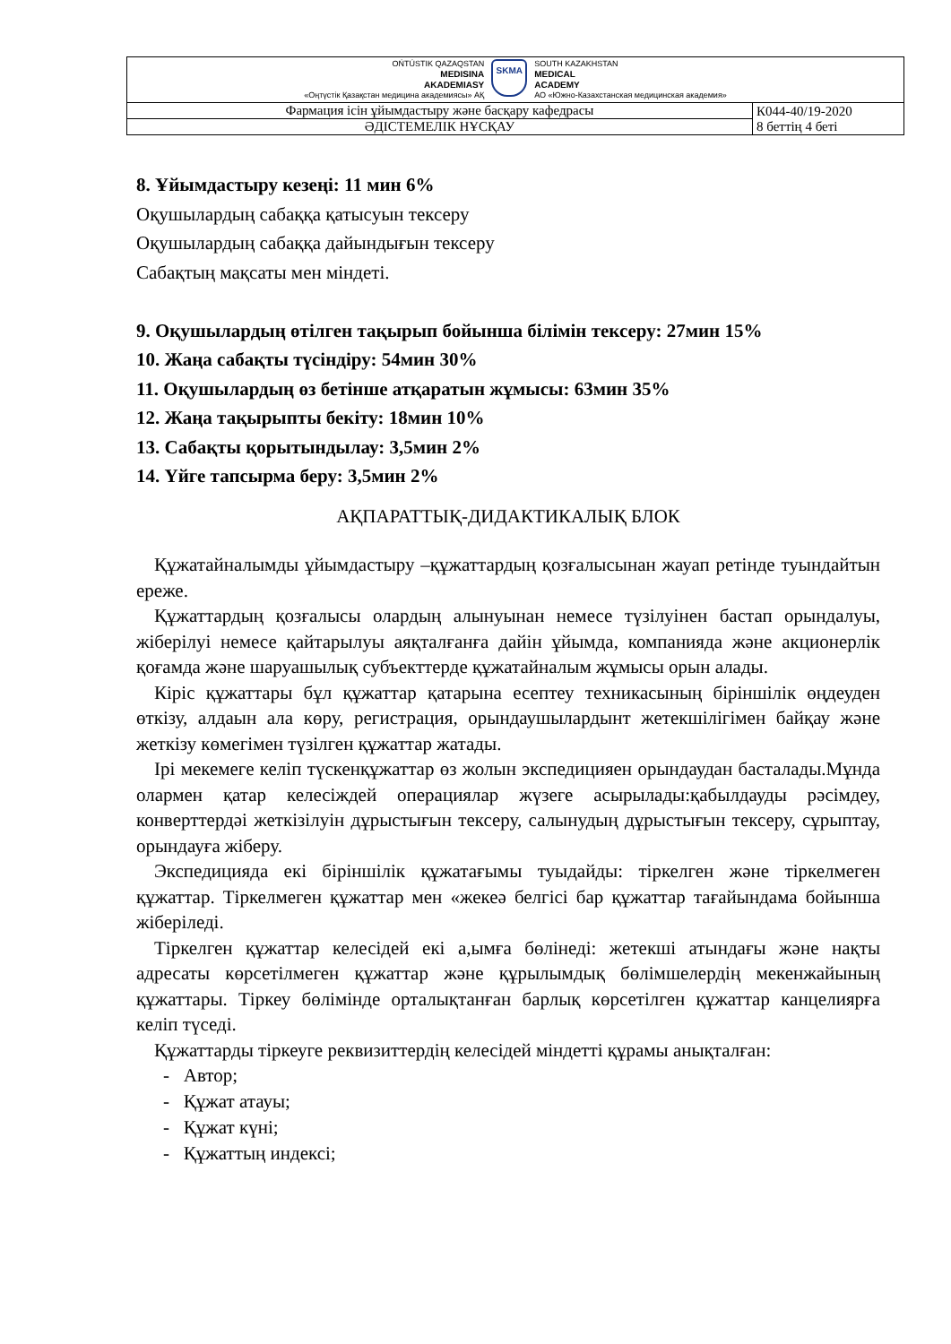| OŃTÚSTIK QAZAQSTAN MEDISINA AKADEMIASY «Оңтүстік Қазақстан медицина академиясы» АҚ SKMA SOUTH KAZAKHSTAN MEDICAL ACADEMY АО «Южно-Казахстанская медицинская академия» | |
| Фармация ісін ұйымдастыру және басқару кафедрасы | К044-40/19-2020 8 беттің 4 беті |
| ӘДІСТЕМЕЛІК НҰСҚАУ | |
8. Ұйымдастыру кезеңі: 11 мин 6%
Оқушылардың сабаққа қатысуын тексеру
Оқушылардың сабаққа дайындығын тексеру
Сабақтың мақсаты мен міндеті.
9. Оқушылардың өтілген тақырып бойынша білімін тексеру: 27мин 15%
10. Жаңа сабақты түсіндіру: 54мин 30%
11. Оқушылардың өз бетінше атқаратын жұмысы: 63мин 35%
12. Жаңа тақырыпты бекіту: 18мин 10%
13. Сабақты қорытындылау: 3,5мин 2%
14. Үйге тапсырма беру: 3,5мин 2%
АҚПАРАТТЫҚ-ДИДАКТИКАЛЫҚ БЛОК
Құжатайналымды ұйымдастыру –құжаттардың қозғалысынан жауап ретінде туындайтын ереже.
Құжаттардың қозғалысы олардың алынуынан немесе түзілуінен бастап орындалуы, жіберілуі немесе қайтарылуы аяқталғанға дайін ұйымда, компанияда және акционерлік қоғамда және шаруашылық субъекттерде құжатайналым жұмысы орын алады.
Кіріс құжаттары бұл құжаттар қатарына есептеу техникасының біріншілік өңдеуден өткізу, алдаын ала көру, регистрация, орындаушылардынт жетекшілігімен байқау және жеткізу көмегімен түзілген құжаттар жатады.
Ірі мекемеге келіп түскенқұжаттар өз жолын экспедицияен орындаудан басталады.Мұнда олармен қатар келесіждей операциялар жүзеге асырылады:қабылдауды рәсімдеу, конверттердәі жеткізілуін дұрыстығын тексеру, салынудың дұрыстығын тексеру, сұрыптау, орындауға жіберу.
Экспедицияда екі біріншілік құжатағымы туыдайды: тіркелген және тіркелмеген құжаттар. Тіркелмеген құжаттар мен «жекеә белгісі бар құжаттар тағайындама бойынша жіберіледі.
Тіркелген құжаттар келесідей екі а,ымға бөлінеді: жетекші атындағы және нақты адресаты көрсетілмеген құжаттар және құрылымдық бөлімшелердің мекенжайының құжаттары. Тіркеу бөлімінде орталықтанған барлық көрсетілген құжаттар канцелиярға келіп түседі.
Құжаттарды тіркеуге реквизиттердің келесідей міндетті құрамы анықталған:
- Автор;
- Құжат атауы;
- Құжат күні;
- Құжаттың индексі;